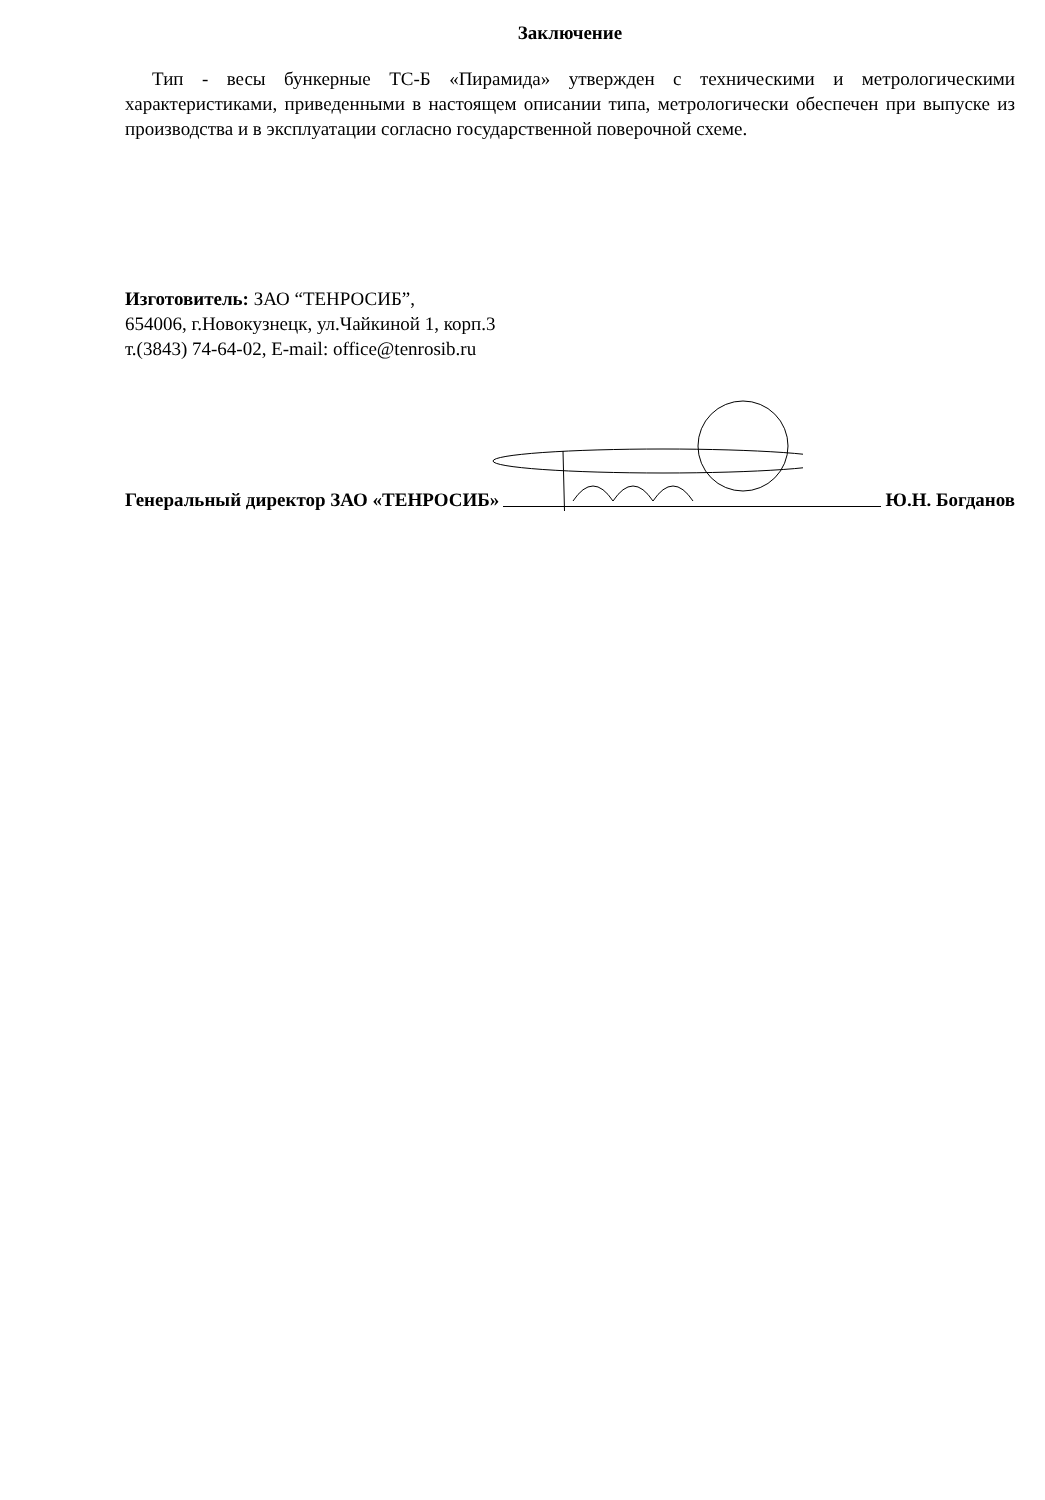Заключение
Тип - весы бункерные ТС-Б «Пирамида» утвержден с техническими и метрологическими характеристиками, приведенными в настоящем описании типа, метрологически обеспечен при выпуске из производства и в эксплуатации согласно государственной поверочной схеме.
Изготовитель: ЗАО “ТЕНРОСИБ”,
654006, г.Новокузнецк, ул.Чайкиной 1, корп.3
т.(3843) 74-64-02, E-mail: office@tenrosib.ru
Генеральный директор ЗАО «ТЕНРОСИБ» Ю.Н. Богданов